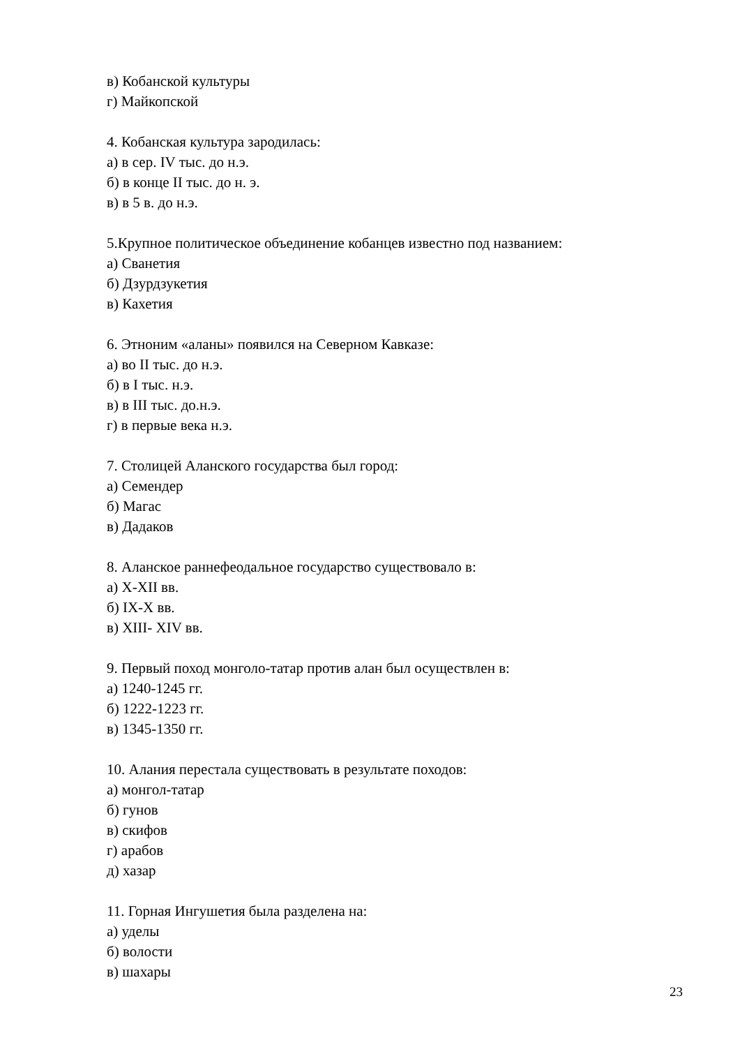в) Кобанской культуры
г) Майкопской
4. Кобанская культура зародилась:
а) в сер. IV тыс. до н.э.
б) в конце II тыс. до н. э.
в) в 5 в. до н.э.
5.Крупное политическое объединение кобанцев известно под названием:
а) Сванетия
б) Дзурдзукетия
в) Кахетия
6. Этноним «аланы» появился на Северном Кавказе:
а) во II тыс. до н.э.
б) в I тыс. н.э.
в) в III тыс. до.н.э.
г) в первые века н.э.
7. Столицей Аланского государства был город:
а) Семендер
б) Магас
в) Дадаков
8. Аланское раннефеодальное государство существовало в:
а) X-XII вв.
б) IX-X вв.
в) XIII- XIV вв.
9. Первый поход монголо-татар против алан был осуществлен в:
а) 1240-1245 гг.
б) 1222-1223 гг.
в) 1345-1350 гг.
10. Алания перестала существовать в результате походов:
а) монгол-татар
б) гунов
в) скифов
г) арабов
д) хазар
11. Горная Ингушетия была разделена на:
а) уделы
б) волости
в) шахары
23